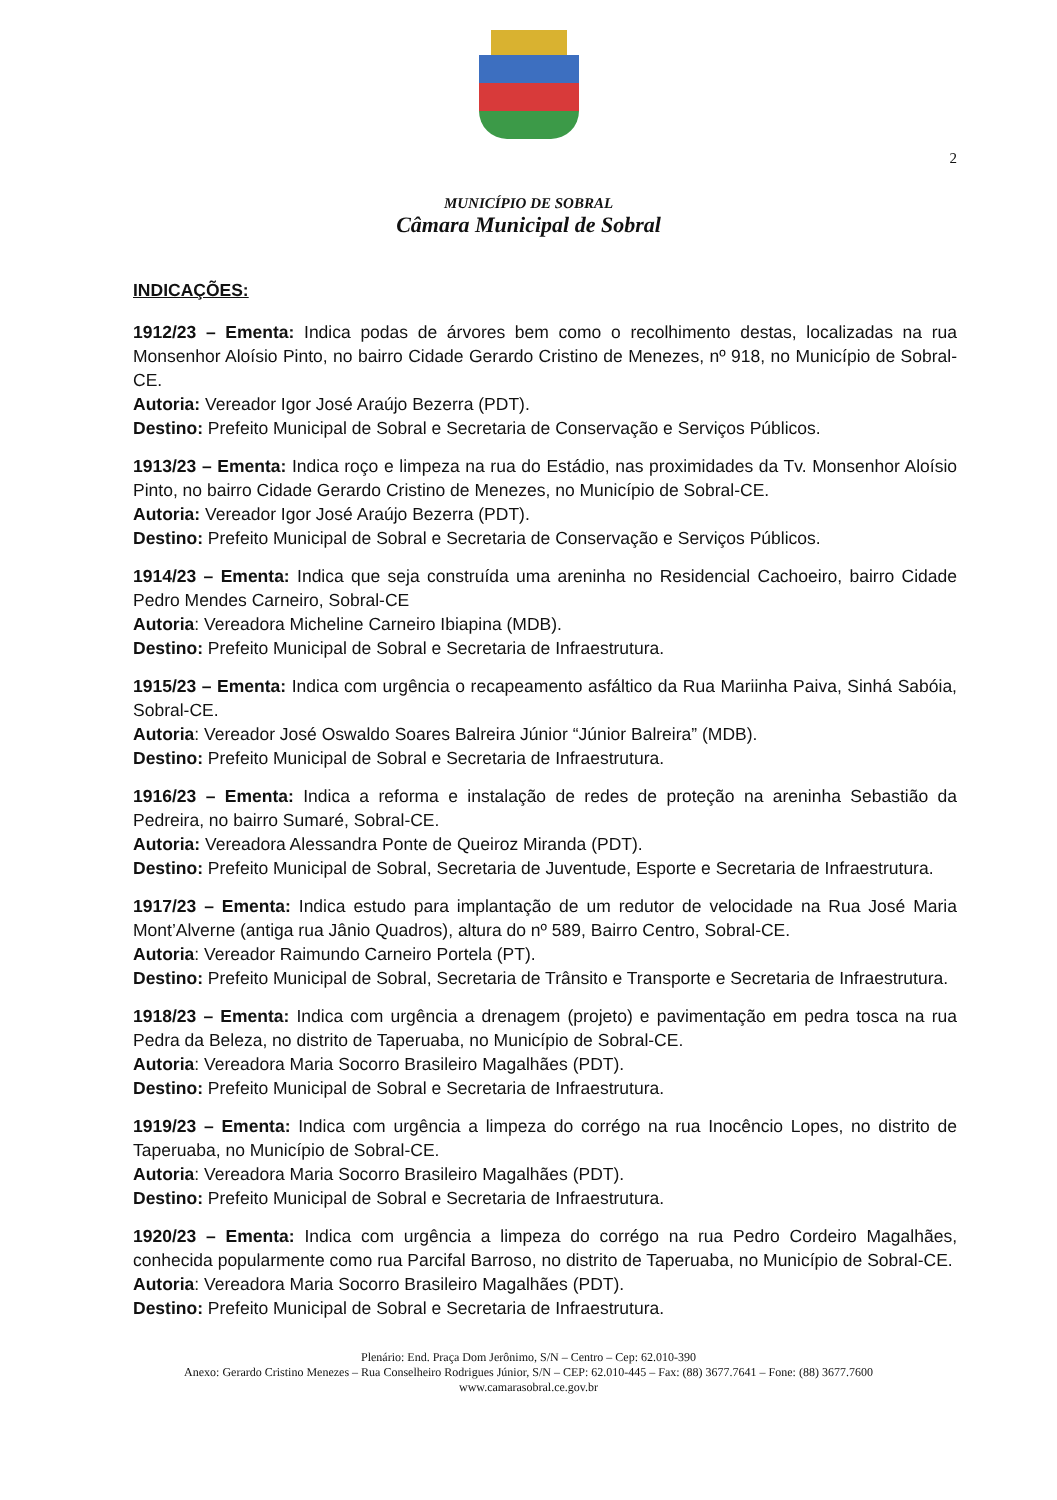2
MUNICÍPIO DE SOBRAL
Câmara Municipal de Sobral
INDICAÇÕES:
1912/23 – Ementa: Indica podas de árvores bem como o recolhimento destas, localizadas na rua Monsenhor Aloísio Pinto, no bairro Cidade Gerardo Cristino de Menezes, nº 918, no Município de Sobral-CE.
Autoria: Vereador Igor José Araújo Bezerra (PDT).
Destino: Prefeito Municipal de Sobral e Secretaria de Conservação e Serviços Públicos.
1913/23 – Ementa: Indica roço e limpeza na rua do Estádio, nas proximidades da Tv. Monsenhor Aloísio Pinto, no bairro Cidade Gerardo Cristino de Menezes, no Município de Sobral-CE.
Autoria: Vereador Igor José Araújo Bezerra (PDT).
Destino: Prefeito Municipal de Sobral e Secretaria de Conservação e Serviços Públicos.
1914/23 – Ementa: Indica que seja construída uma areninha no Residencial Cachoeiro, bairro Cidade Pedro Mendes Carneiro, Sobral-CE
Autoria: Vereadora Micheline Carneiro Ibiapina (MDB).
Destino: Prefeito Municipal de Sobral e Secretaria de Infraestrutura.
1915/23 – Ementa: Indica com urgência o recapeamento asfáltico da Rua Mariinha Paiva, Sinhá Sabóia, Sobral-CE.
Autoria: Vereador José Oswaldo Soares Balreira Júnior “Júnior Balreira” (MDB).
Destino: Prefeito Municipal de Sobral e Secretaria de Infraestrutura.
1916/23 – Ementa: Indica a reforma e instalação de redes de proteção na areninha Sebastião da Pedreira, no bairro Sumaré, Sobral-CE.
Autoria: Vereadora Alessandra Ponte de Queiroz Miranda (PDT).
Destino: Prefeito Municipal de Sobral, Secretaria de Juventude, Esporte e Secretaria de Infraestrutura.
1917/23 – Ementa: Indica estudo para implantação de um redutor de velocidade na Rua José Maria Mont’Alverne (antiga rua Jânio Quadros), altura do nº 589, Bairro Centro, Sobral-CE.
Autoria: Vereador Raimundo Carneiro Portela (PT).
Destino: Prefeito Municipal de Sobral, Secretaria de Trânsito e Transporte e Secretaria de Infraestrutura.
1918/23 – Ementa: Indica com urgência a drenagem (projeto) e pavimentação em pedra tosca na rua Pedra da Beleza, no distrito de Taperuaba, no Município de Sobral-CE.
Autoria: Vereadora Maria Socorro Brasileiro Magalhães (PDT).
Destino: Prefeito Municipal de Sobral e Secretaria de Infraestrutura.
1919/23 – Ementa: Indica com urgência a limpeza do corrégo na rua Inocêncio Lopes, no distrito de Taperuaba, no Município de Sobral-CE.
Autoria: Vereadora Maria Socorro Brasileiro Magalhães (PDT).
Destino: Prefeito Municipal de Sobral e Secretaria de Infraestrutura.
1920/23 – Ementa: Indica com urgência a limpeza do corrégo na rua Pedro Cordeiro Magalhães, conhecida popularmente como rua Parcifal Barroso, no distrito de Taperuaba, no Município de Sobral-CE.
Autoria: Vereadora Maria Socorro Brasileiro Magalhães (PDT).
Destino: Prefeito Municipal de Sobral e Secretaria de Infraestrutura.
Plenário: End. Praça Dom Jerônimo, S/N – Centro – Cep: 62.010-390
Anexo: Gerardo Cristino Menezes – Rua Conselheiro Rodrigues Júnior, S/N – CEP: 62.010-445 – Fax: (88) 3677.7641 – Fone: (88) 3677.7600
www.camarasobral.ce.gov.br